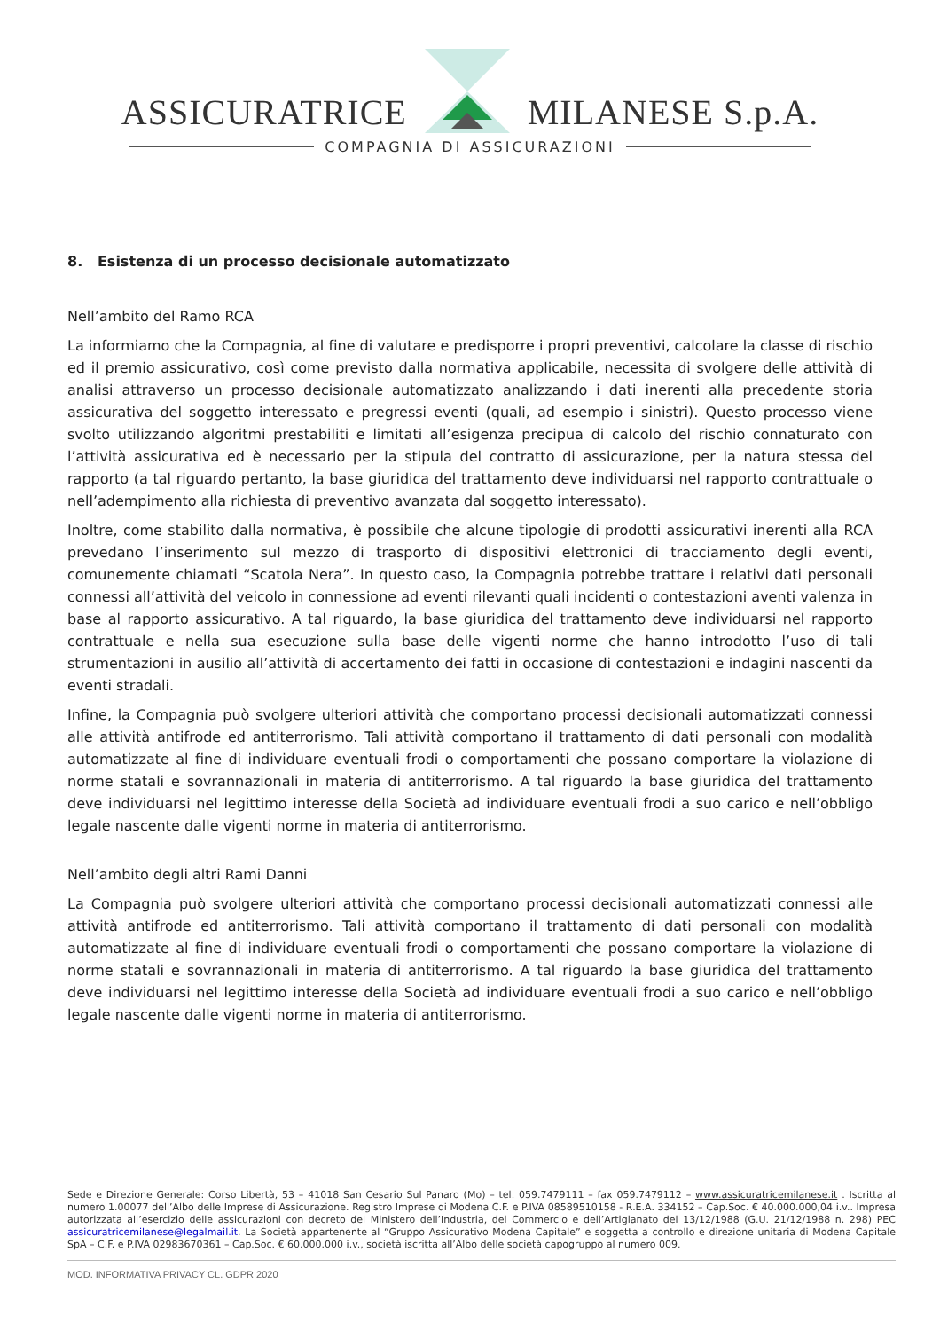ASSICURATRICE MILANESE S.p.A.
COMPAGNIA DI ASSICURAZIONI
8. Esistenza di un processo decisionale automatizzato
Nell’ambito del Ramo RCA
La informiamo che la Compagnia, al fine di valutare e predisporre i propri preventivi, calcolare la classe di rischio ed il premio assicurativo, così come previsto dalla normativa applicabile, necessita di svolgere delle attività di analisi attraverso un processo decisionale automatizzato analizzando i dati inerenti alla precedente storia assicurativa del soggetto interessato e pregressi eventi (quali, ad esempio i sinistri). Questo processo viene svolto utilizzando algoritmi prestabiliti e limitati all’esigenza precipua di calcolo del rischio connaturato con l’attività assicurativa ed è necessario per la stipula del contratto di assicurazione, per la natura stessa del rapporto (a tal riguardo pertanto, la base giuridica del trattamento deve individuarsi nel rapporto contrattuale o nell’adempimento alla richiesta di preventivo avanzata dal soggetto interessato).
Inoltre, come stabilito dalla normativa, è possibile che alcune tipologie di prodotti assicurativi inerenti alla RCA prevedano l’inserimento sul mezzo di trasporto di dispositivi elettronici di tracciamento degli eventi, comunemente chiamati “Scatola Nera”. In questo caso, la Compagnia potrebbe trattare i relativi dati personali connessi all’attività del veicolo in connessione ad eventi rilevanti quali incidenti o contestazioni aventi valenza in base al rapporto assicurativo. A tal riguardo, la base giuridica del trattamento deve individuarsi nel rapporto contrattuale e nella sua esecuzione sulla base delle vigenti norme che hanno introdotto l’uso di tali strumentazioni in ausilio all’attività di accertamento dei fatti in occasione di contestazioni e indagini nascenti da eventi stradali.
Infine, la Compagnia può svolgere ulteriori attività che comportano processi decisionali automatizzati connessi alle attività antifrode ed antiterrorismo. Tali attività comportano il trattamento di dati personali con modalità automatizzate al fine di individuare eventuali frodi o comportamenti che possano comportare la violazione di norme statali e sovrannazionali in materia di antiterrorismo. A tal riguardo la base giuridica del trattamento deve individuarsi nel legittimo interesse della Società ad individuare eventuali frodi a suo carico e nell’obbligo legale nascente dalle vigenti norme in materia di antiterrorismo.
Nell’ambito degli altri Rami Danni
La Compagnia può svolgere ulteriori attività che comportano processi decisionali automatizzati connessi alle attività antifrode ed antiterrorismo. Tali attività comportano il trattamento di dati personali con modalità automatizzate al fine di individuare eventuali frodi o comportamenti che possano comportare la violazione di norme statali e sovrannazionali in materia di antiterrorismo. A tal riguardo la base giuridica del trattamento deve individuarsi nel legittimo interesse della Società ad individuare eventuali frodi a suo carico e nell’obbligo legale nascente dalle vigenti norme in materia di antiterrorismo.
Sede e Direzione Generale: Corso Libertà, 53 – 41018 San Cesario Sul Panaro (Mo) – tel. 059.7479111 – fax 059.7479112 – www.assicuratricemilanese.it . Iscritta al numero 1.00077 dell’Albo delle Imprese di Assicurazione. Registro Imprese di Modena C.F. e P.IVA 08589510158 - R.E.A. 334152 – Cap.Soc. € 40.000.000,04 i.v.. Impresa autorizzata all’esercizio delle assicurazioni con decreto del Ministero dell’Industria, del Commercio e dell’Artigianato del 13/12/1988 (G.U. 21/12/1988 n. 298) PEC assicuratricemilanese@legalmail.it. La Società appartenente al “Gruppo Assicurativo Modena Capitale” e soggetta a controllo e direzione unitaria di Modena Capitale SpA – C.F. e P.IVA 02983670361 – Cap.Soc. € 60.000.000 i.v., società iscritta all’Albo delle società capogruppo al numero 009.
MOD. INFORMATIVA PRIVACY CL. GDPR 2020